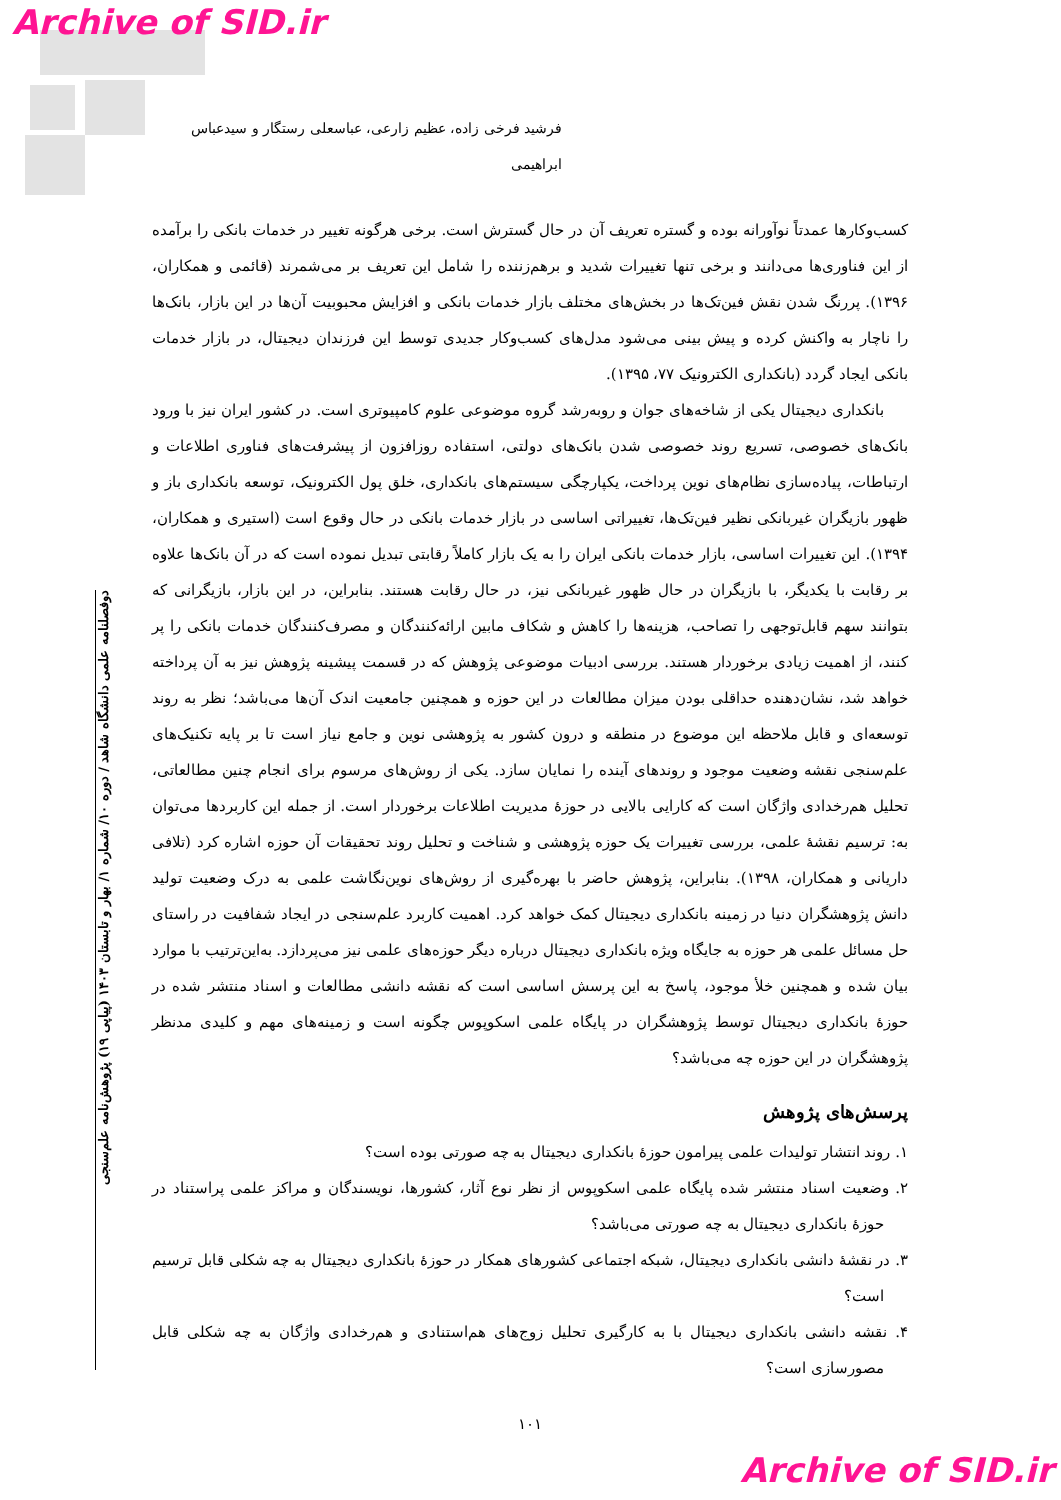Archive of SID.ir
دوفصلنامه علمی دانشگاه شاهد / دوره ۱۰/ شماره ۱/ بهار و تابستان ۱۴۰۳ (پیاپی ۱۹) پژوهش‌نامه علم‌سنجی
فرشید فرخی زاده، عظیم زارعی، عباسعلی رستگار و سیدعباس ابراهیمی
کسب‌وکارها عمدتاً نوآورانه بوده و گستره تعریف آن در حال گسترش است. برخی هرگونه تغییر در خدمات بانکی را برآمده از این فناوری‌ها می‌دانند و برخی تنها تغییرات شدید و برهم‌زننده را شامل این تعریف بر می‌شمرند (قائمی و همکاران، ۱۳۹۶). پررنگ شدن نقش فین‌تک‌ها در بخش‌های مختلف بازار خدمات بانکی و افزایش محبوبیت آن‌ها در این بازار، بانک‌ها را ناچار به واکنش کرده و پیش بینی می‌شود مدل‌های کسب‌وکار جدیدی توسط این فرزندان دیجیتال، در بازار خدمات بانکی ایجاد گردد (بانکداری الکترونیک ۷۷، ۱۳۹۵).
بانکداری دیجیتال یکی از شاخه‌های جوان و روبه‌رشد گروه موضوعی علوم کامپیوتری است. در کشور ایران نیز با ورود بانک‌های خصوصی، تسریع روند خصوصی شدن بانک‌های دولتی، استفاده روزافزون از پیشرفت‌های فناوری اطلاعات و ارتباطات، پیاده‌سازی نظام‌های نوین پرداخت، یکپارچگی سیستم‌های بانکداری، خلق پول الکترونیک، توسعه بانکداری باز و ظهور بازیگران غیربانکی نظیر فین‌تک‌ها، تغییراتی اساسی در بازار خدمات بانکی در حال وقوع است (استیری و همکاران، ۱۳۹۴). این تغییرات اساسی، بازار خدمات بانکی ایران را به یک بازار کاملاً رقابتی تبدیل نموده است که در آن بانک‌ها علاوه بر رقابت با یکدیگر، با بازیگران در حال ظهور غیربانکی نیز، در حال رقابت هستند. بنابراین، در این بازار، بازیگرانی که بتوانند سهم قابل‌توجهی را تصاحب، هزینه‌ها را کاهش و شکاف مابین ارائه‌کنندگان و مصرف‌کنندگان خدمات بانکی را پر کنند، از اهمیت زیادی برخوردار هستند. بررسی ادبیات موضوعی پژوهش که در قسمت پیشینه پژوهش نیز به آن پرداخته خواهد شد، نشان‌دهنده حداقلی بودن میزان مطالعات در این حوزه و همچنین جامعیت اندک آن‌ها می‌باشد؛ نظر به روند توسعه‌ای و قابل ملاحظه این موضوع در منطقه و درون کشور به پژوهشی نوین و جامع نیاز است تا بر پایه تکنیک‌های علم‌سنجی نقشه وضعیت موجود و روندهای آینده را نمایان سازد. یکی از روش‌های مرسوم برای انجام چنین مطالعاتی، تحلیل هم‌رخدادی واژگان است که کارایی بالایی در حوزهٔ مدیریت اطلاعات برخوردار است. از جمله این کاربردها می‌توان به: ترسیم نقشهٔ علمی، بررسی تغییرات یک حوزه پژوهشی و شناخت و تحلیل روند تحقیقات آن حوزه اشاره کرد (تلافی داریانی و همکاران، ۱۳۹۸). بنابراین، پژوهش حاضر با بهره‌گیری از روش‌های نوین‌نگاشت علمی به درک وضعیت تولید دانش پژوهشگران دنیا در زمینه بانکداری دیجیتال کمک خواهد کرد. اهمیت کاربرد علم‌سنجی در ایجاد شفافیت در راستای حل مسائل علمی هر حوزه به جایگاه ویژه بانکداری دیجیتال درباره دیگر حوزه‌های علمی نیز می‌پردازد. به‌این‌ترتیب با موارد بیان شده و همچنین خلأ موجود، پاسخ به این پرسش اساسی است که نقشه دانشی مطالعات و اسناد منتشر شده در حوزهٔ بانکداری دیجیتال توسط پژوهشگران در پایگاه علمی اسکوپوس چگونه است و زمینه‌های مهم و کلیدی مدنظر پژوهشگران در این حوزه چه می‌باشد؟
پرسش‌های پژوهش
۱. روند انتشار تولیدات علمی پیرامون حوزهٔ بانکداری دیجیتال به چه صورتی بوده است؟
۲. وضعیت اسناد منتشر شده پایگاه علمی اسکوپوس از نظر نوع آثار، کشورها، نویسندگان و مراکز علمی پراستناد در حوزهٔ بانکداری دیجیتال به چه صورتی می‌باشد؟
۳. در نقشهٔ دانشی بانکداری دیجیتال، شبکه اجتماعی کشورهای همکار در حوزهٔ بانکداری دیجیتال به چه شکلی قابل ترسیم است؟
۴. نقشه دانشی بانکداری دیجیتال با به کارگیری تحلیل زوج‌های هم‌استنادی و هم‌رخدادی واژگان به چه شکلی قابل مصورسازی است؟
۱۰۱
Archive of SID.ir